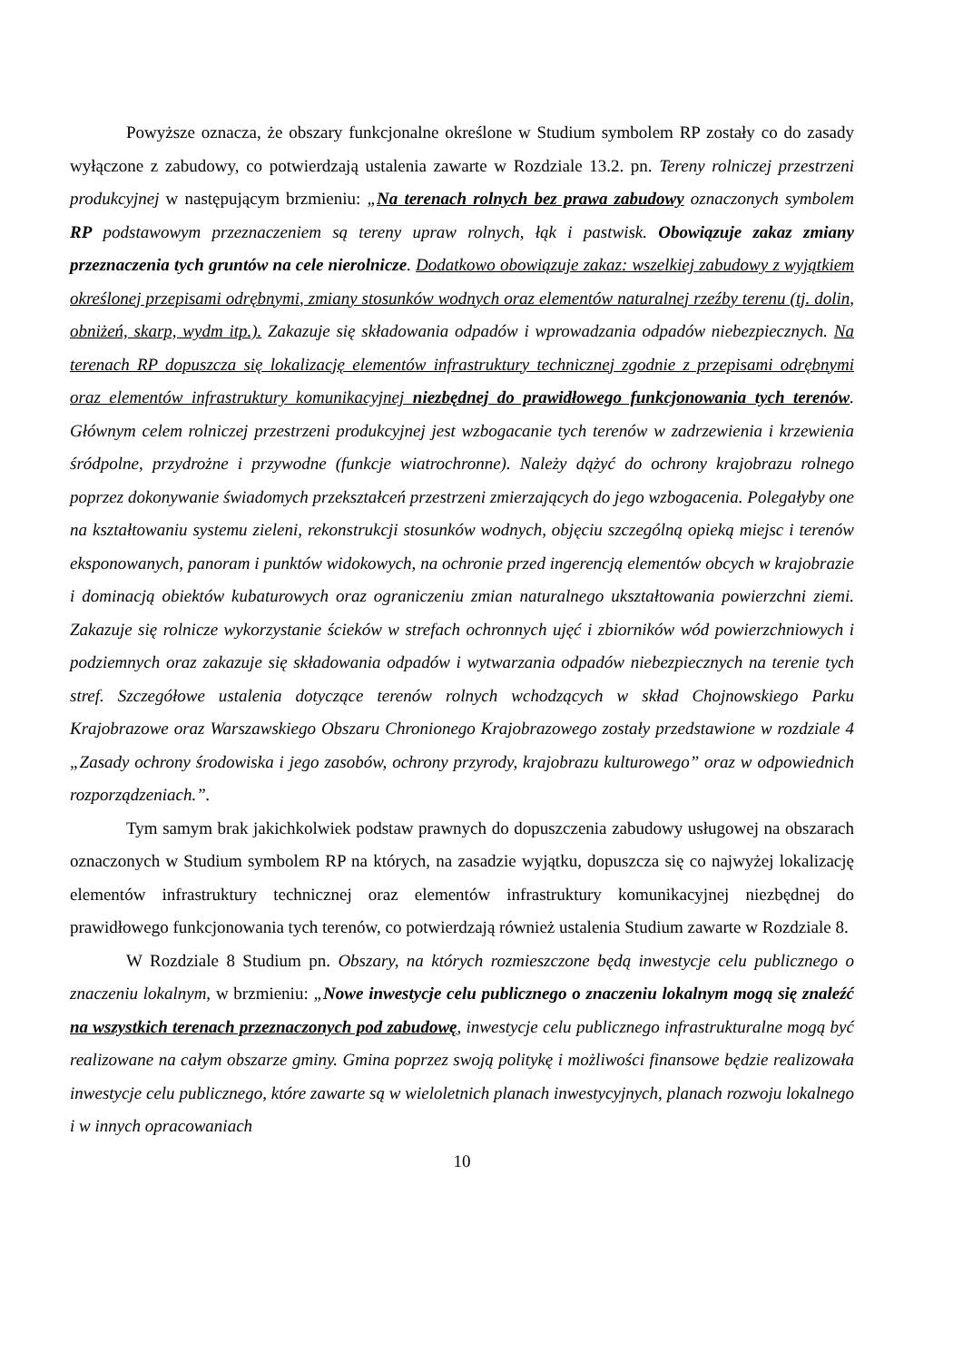Powyższe oznacza, że obszary funkcjonalne określone w Studium symbolem RP zostały co do zasady wyłączone z zabudowy, co potwierdzają ustalenia zawarte w Rozdziale 13.2. pn. Tereny rolniczej przestrzeni produkcyjnej w następującym brzmieniu: „Na terenach rolnych bez prawa zabudowy oznaczonych symbolem RP podstawowym przeznaczeniem są tereny upraw rolnych, łąk i pastwisk. Obowiązuje zakaz zmiany przeznaczenia tych gruntów na cele nierolnicze. Dodatkowo obowiązuje zakaz: wszelkiej zabudowy z wyjątkiem określonej przepisami odrębnymi, zmiany stosunków wodnych oraz elementów naturalnej rzeźby terenu (tj. dolin, obniżeń, skarp, wydm itp.). Zakazuje się składowania odpadów i wprowadzania odpadów niebezpiecznych. Na terenach RP dopuszcza się lokalizację elementów infrastruktury technicznej zgodnie z przepisami odrębnymi oraz elementów infrastruktury komunikacyjnej niezbędnej do prawidłowego funkcjonowania tych terenów. Głównym celem rolniczej przestrzeni produkcyjnej jest wzbogacanie tych terenów w zadrzewienia i krzewienia śródpolne, przydrożne i przywodne (funkcje wiatrochronne). Należy dążyć do ochrony krajobrazu rolnego poprzez dokonywanie świadomych przekształceń przestrzeni zmierzających do jego wzbogacenia. Polegałyby one na kształtowaniu systemu zieleni, rekonstrukcji stosunków wodnych, objęciu szczególną opieką miejsc i terenów eksponowanych, panoram i punktów widokowych, na ochronie przed ingerencją elementów obcych w krajobrazie i dominacją obiektów kubaturowych oraz ograniczeniu zmian naturalnego ukształtowania powierzchni ziemi. Zakazuje się rolnicze wykorzystanie ścieków w strefach ochronnych ujęć i zbiorników wód powierzchniowych i podziemnych oraz zakazuje się składowania odpadów i wytwarzania odpadów niebezpiecznych na terenie tych stref. Szczegółowe ustalenia dotyczące terenów rolnych wchodzących w skład Chojnowskiego Parku Krajobrazowe oraz Warszawskiego Obszaru Chronionego Krajobrazowego zostały przedstawione w rozdziale 4 „Zasady ochrony środowiska i jego zasobów, ochrony przyrody, krajobrazu kulturowego” oraz w odpowiednich rozporządzeniach.”.
Tym samym brak jakichkolwiek podstaw prawnych do dopuszczenia zabudowy usługowej na obszarach oznaczonych w Studium symbolem RP na których, na zasadzie wyjątku, dopuszcza się co najwyżej lokalizację elementów infrastruktury technicznej oraz elementów infrastruktury komunikacyjnej niezbędnej do prawidłowego funkcjonowania tych terenów, co potwierdzają również ustalenia Studium zawarte w Rozdziale 8.
W Rozdziale 8 Studium pn. Obszary, na których rozmieszczone będą inwestycje celu publicznego o znaczeniu lokalnym, w brzmieniu: „Nowe inwestycje celu publicznego o znaczeniu lokalnym mogą się znaleźć na wszystkich terenach przeznaczonych pod zabudowę, inwestycje celu publicznego infrastrukturalne mogą być realizowane na całym obszarze gminy. Gmina poprzez swoją politykę i możliwości finansowe będzie realizowała inwestycje celu publicznego, które zawarte są w wieloletnich planach inwestycyjnych, planach rozwoju lokalnego i w innych opracowaniach
10